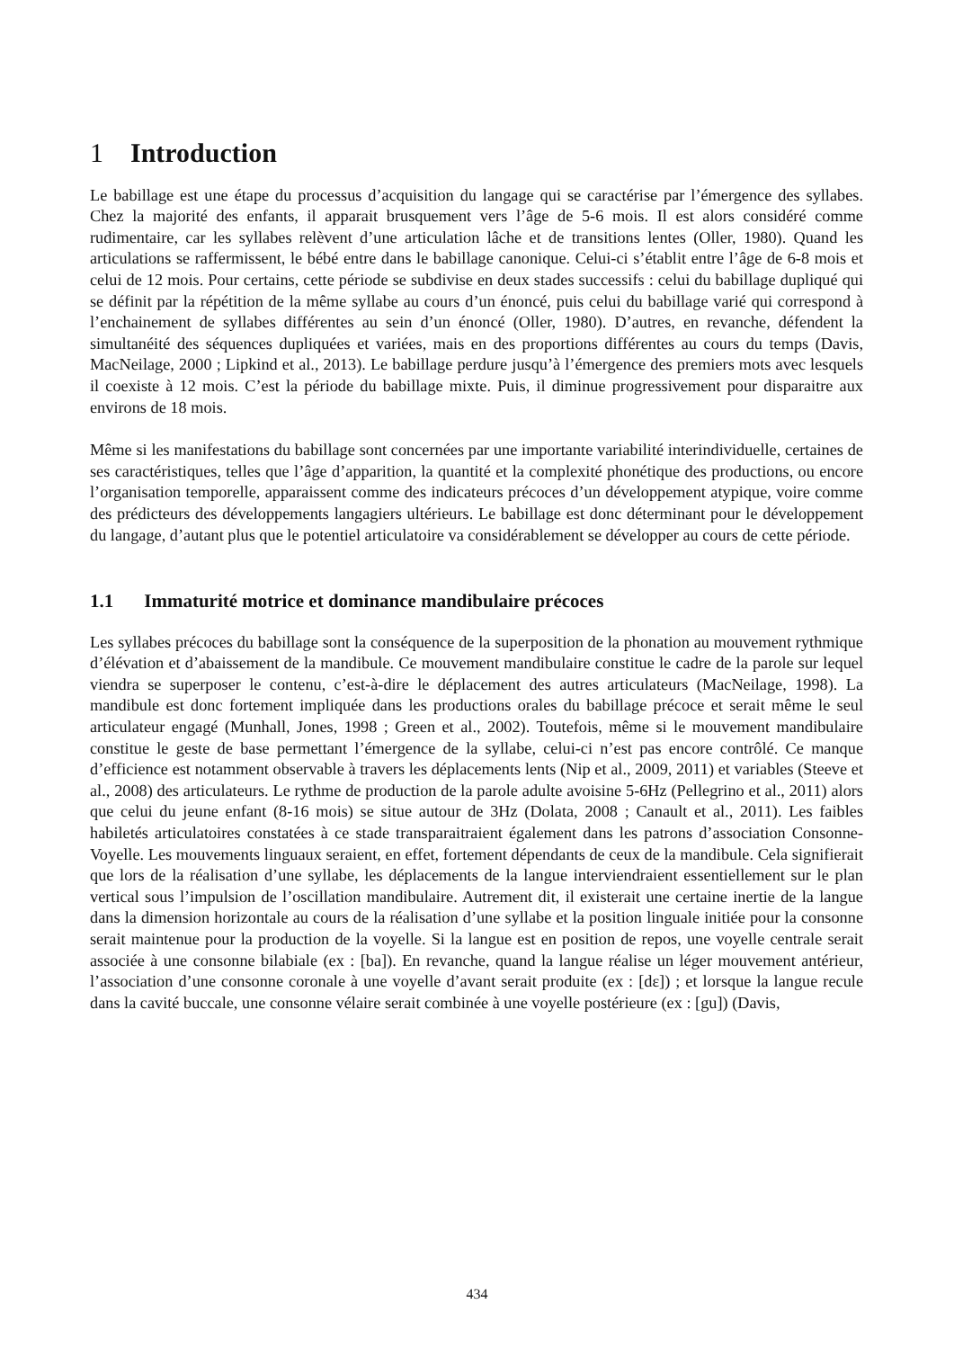1 Introduction
Le babillage est une étape du processus d’acquisition du langage qui se caractérise par l’émergence des syllabes. Chez la majorité des enfants, il apparait brusquement vers l’âge de 5-6 mois. Il est alors considéré comme rudimentaire, car les syllabes relèvent d’une articulation lâche et de transitions lentes (Oller, 1980). Quand les articulations se raffermissent, le bébé entre dans le babillage canonique. Celui-ci s’établit entre l’âge de 6-8 mois et celui de 12 mois. Pour certains, cette période se subdivise en deux stades successifs : celui du babillage dupliqué qui se définit par la répétition de la même syllabe au cours d’un énoncé, puis celui du babillage varié qui correspond à l’enchainement de syllabes différentes au sein d’un énoncé (Oller, 1980). D’autres, en revanche, défendent la simultanéité des séquences dupliquées et variées, mais en des proportions différentes au cours du temps (Davis, MacNeilage, 2000 ; Lipkind et al., 2013). Le babillage perdure jusqu’à l’émergence des premiers mots avec lesquels il coexiste à 12 mois. C’est la période du babillage mixte. Puis, il diminue progressivement pour disparaitre aux environs de 18 mois.
Même si les manifestations du babillage sont concernées par une importante variabilité interindividuelle, certaines de ses caractéristiques, telles que l’âge d’apparition, la quantité et la complexité phonétique des productions, ou encore l’organisation temporelle, apparaissent comme des indicateurs précoces d’un développement atypique, voire comme des prédicteurs des développements langagiers ultérieurs. Le babillage est donc déterminant pour le développement du langage, d’autant plus que le potentiel articulatoire va considérablement se développer au cours de cette période.
1.1 Immaturité motrice et dominance mandibulaire précoces
Les syllabes précoces du babillage sont la conséquence de la superposition de la phonation au mouvement rythmique d’élévation et d’abaissement de la mandibule. Ce mouvement mandibulaire constitue le cadre de la parole sur lequel viendra se superposer le contenu, c’est-à-dire le déplacement des autres articulateurs (MacNeilage, 1998). La mandibule est donc fortement impliquée dans les productions orales du babillage précoce et serait même le seul articulateur engagé (Munhall, Jones, 1998 ; Green et al., 2002). Toutefois, même si le mouvement mandibulaire constitue le geste de base permettant l’émergence de la syllabe, celui-ci n’est pas encore contrôlé. Ce manque d’efficience est notamment observable à travers les déplacements lents (Nip et al., 2009, 2011) et variables (Steeve et al., 2008) des articulateurs. Le rythme de production de la parole adulte avoisine 5-6Hz (Pellegrino et al., 2011) alors que celui du jeune enfant (8-16 mois) se situe autour de 3Hz (Dolata, 2008 ; Canault et al., 2011). Les faibles habiletés articulatoires constatées à ce stade transparaitraient également dans les patrons d’association Consonne-Voyelle. Les mouvements linguaux seraient, en effet, fortement dépendants de ceux de la mandibule. Cela signifierait que lors de la réalisation d’une syllabe, les déplacements de la langue interviendraient essentiellement sur le plan vertical sous l’impulsion de l’oscillation mandibulaire. Autrement dit, il existerait une certaine inertie de la langue dans la dimension horizontale au cours de la réalisation d’une syllabe et la position linguale initiée pour la consonne serait maintenue pour la production de la voyelle. Si la langue est en position de repos, une voyelle centrale serait associée à une consonne bilabiale (ex : [ba]). En revanche, quand la langue réalise un léger mouvement antérieur, l’association d’une consonne coronale à une voyelle d’avant serait produite (ex : [dɛ]) ; et lorsque la langue recule dans la cavité buccale, une consonne vélaire serait combinée à une voyelle postérieure (ex : [gu]) (Davis,
434